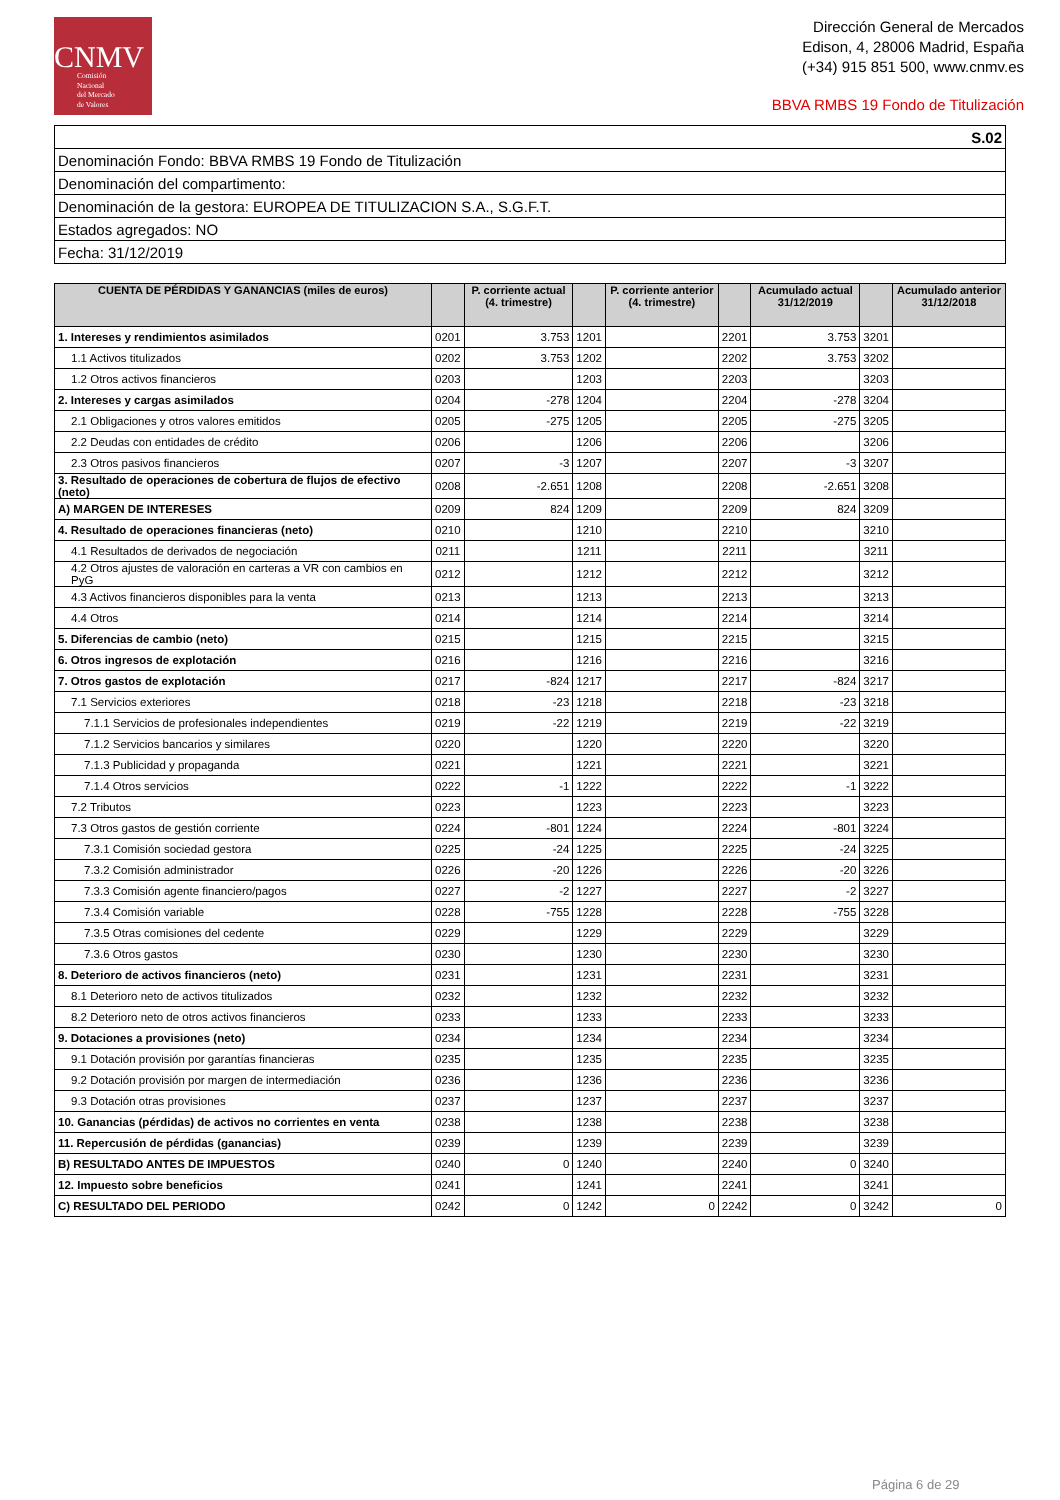CNMV
Comisión
Nacional
del Mercado
de Valores
Dirección General de Mercados
Edison, 4, 28006 Madrid, España
(+34) 915 851 500, www.cnmv.es
BBVA RMBS 19 Fondo de Titulización
| S.02 |
| Denominación Fondo: BBVA RMBS 19 Fondo de Titulización |
| Denominación del compartimento: |
| Denominación de la gestora: EUROPEA DE TITULIZACION S.A., S.G.F.T. |
| Estados agregados: NO |
| Fecha: 31/12/2019 |
| CUENTA DE PÉRDIDAS Y GANANCIAS (miles de euros) | | P. corriente actual (4. trimestre) | | P. corriente anterior (4. trimestre) | | Acumulado actual 31/12/2019 | | Acumulado anterior 31/12/2018 |
| --- | --- | --- | --- | --- | --- | --- | --- | --- |
| 1. Intereses y rendimientos asimilados | 0201 | 3.753 | 1201 | | 2201 | 3.753 | 3201 | |
| 1.1 Activos titulizados | 0202 | 3.753 | 1202 | | 2202 | 3.753 | 3202 | |
| 1.2 Otros activos financieros | 0203 | | 1203 | | 2203 | | 3203 | |
| 2. Intereses y cargas asimilados | 0204 | -278 | 1204 | | 2204 | -278 | 3204 | |
| 2.1 Obligaciones y otros valores emitidos | 0205 | -275 | 1205 | | 2205 | -275 | 3205 | |
| 2.2 Deudas con entidades de crédito | 0206 | | 1206 | | 2206 | | 3206 | |
| 2.3 Otros pasivos financieros | 0207 | -3 | 1207 | | 2207 | -3 | 3207 | |
| 3. Resultado de operaciones de cobertura de flujos de efectivo (neto) | 0208 | -2.651 | 1208 | | 2208 | -2.651 | 3208 | |
| A) MARGEN DE INTERESES | 0209 | 824 | 1209 | | 2209 | 824 | 3209 | |
| 4. Resultado de operaciones financieras (neto) | 0210 | | 1210 | | 2210 | | 3210 | |
| 4.1 Resultados de derivados de negociación | 0211 | | 1211 | | 2211 | | 3211 | |
| 4.2 Otros ajustes de valoración en carteras a VR con cambios en PyG | 0212 | | 1212 | | 2212 | | 3212 | |
| 4.3 Activos financieros disponibles para la venta | 0213 | | 1213 | | 2213 | | 3213 | |
| 4.4 Otros | 0214 | | 1214 | | 2214 | | 3214 | |
| 5. Diferencias de cambio (neto) | 0215 | | 1215 | | 2215 | | 3215 | |
| 6. Otros ingresos de explotación | 0216 | | 1216 | | 2216 | | 3216 | |
| 7. Otros gastos de explotación | 0217 | -824 | 1217 | | 2217 | -824 | 3217 | |
| 7.1 Servicios exteriores | 0218 | -23 | 1218 | | 2218 | -23 | 3218 | |
| 7.1.1 Servicios de profesionales independientes | 0219 | -22 | 1219 | | 2219 | -22 | 3219 | |
| 7.1.2 Servicios bancarios y similares | 0220 | | 1220 | | 2220 | | 3220 | |
| 7.1.3 Publicidad y propaganda | 0221 | | 1221 | | 2221 | | 3221 | |
| 7.1.4 Otros servicios | 0222 | -1 | 1222 | | 2222 | -1 | 3222 | |
| 7.2 Tributos | 0223 | | 1223 | | 2223 | | 3223 | |
| 7.3 Otros gastos de gestión corriente | 0224 | -801 | 1224 | | 2224 | -801 | 3224 | |
| 7.3.1 Comisión sociedad gestora | 0225 | -24 | 1225 | | 2225 | -24 | 3225 | |
| 7.3.2 Comisión administrador | 0226 | -20 | 1226 | | 2226 | -20 | 3226 | |
| 7.3.3 Comisión agente financiero/pagos | 0227 | -2 | 1227 | | 2227 | -2 | 3227 | |
| 7.3.4 Comisión variable | 0228 | -755 | 1228 | | 2228 | -755 | 3228 | |
| 7.3.5 Otras comisiones del cedente | 0229 | | 1229 | | 2229 | | 3229 | |
| 7.3.6 Otros gastos | 0230 | | 1230 | | 2230 | | 3230 | |
| 8. Deterioro de activos financieros (neto) | 0231 | | 1231 | | 2231 | | 3231 | |
| 8.1 Deterioro neto de activos titulizados | 0232 | | 1232 | | 2232 | | 3232 | |
| 8.2 Deterioro neto de otros activos financieros | 0233 | | 1233 | | 2233 | | 3233 | |
| 9. Dotaciones a provisiones (neto) | 0234 | | 1234 | | 2234 | | 3234 | |
| 9.1 Dotación provisión por garantías financieras | 0235 | | 1235 | | 2235 | | 3235 | |
| 9.2 Dotación provisión por margen de intermediación | 0236 | | 1236 | | 2236 | | 3236 | |
| 9.3 Dotación otras provisiones | 0237 | | 1237 | | 2237 | | 3237 | |
| 10. Ganancias (pérdidas) de activos no corrientes en venta | 0238 | | 1238 | | 2238 | | 3238 | |
| 11. Repercusión de pérdidas (ganancias) | 0239 | | 1239 | | 2239 | | 3239 | |
| B) RESULTADO ANTES DE IMPUESTOS | 0240 | 0 | 1240 | | 2240 | 0 | 3240 | |
| 12. Impuesto sobre beneficios | 0241 | | 1241 | | 2241 | | 3241 | |
| C) RESULTADO DEL PERIODO | 0242 | 0 | 1242 | 0 | 2242 | 0 | 3242 | 0 |
Página 6 de 29